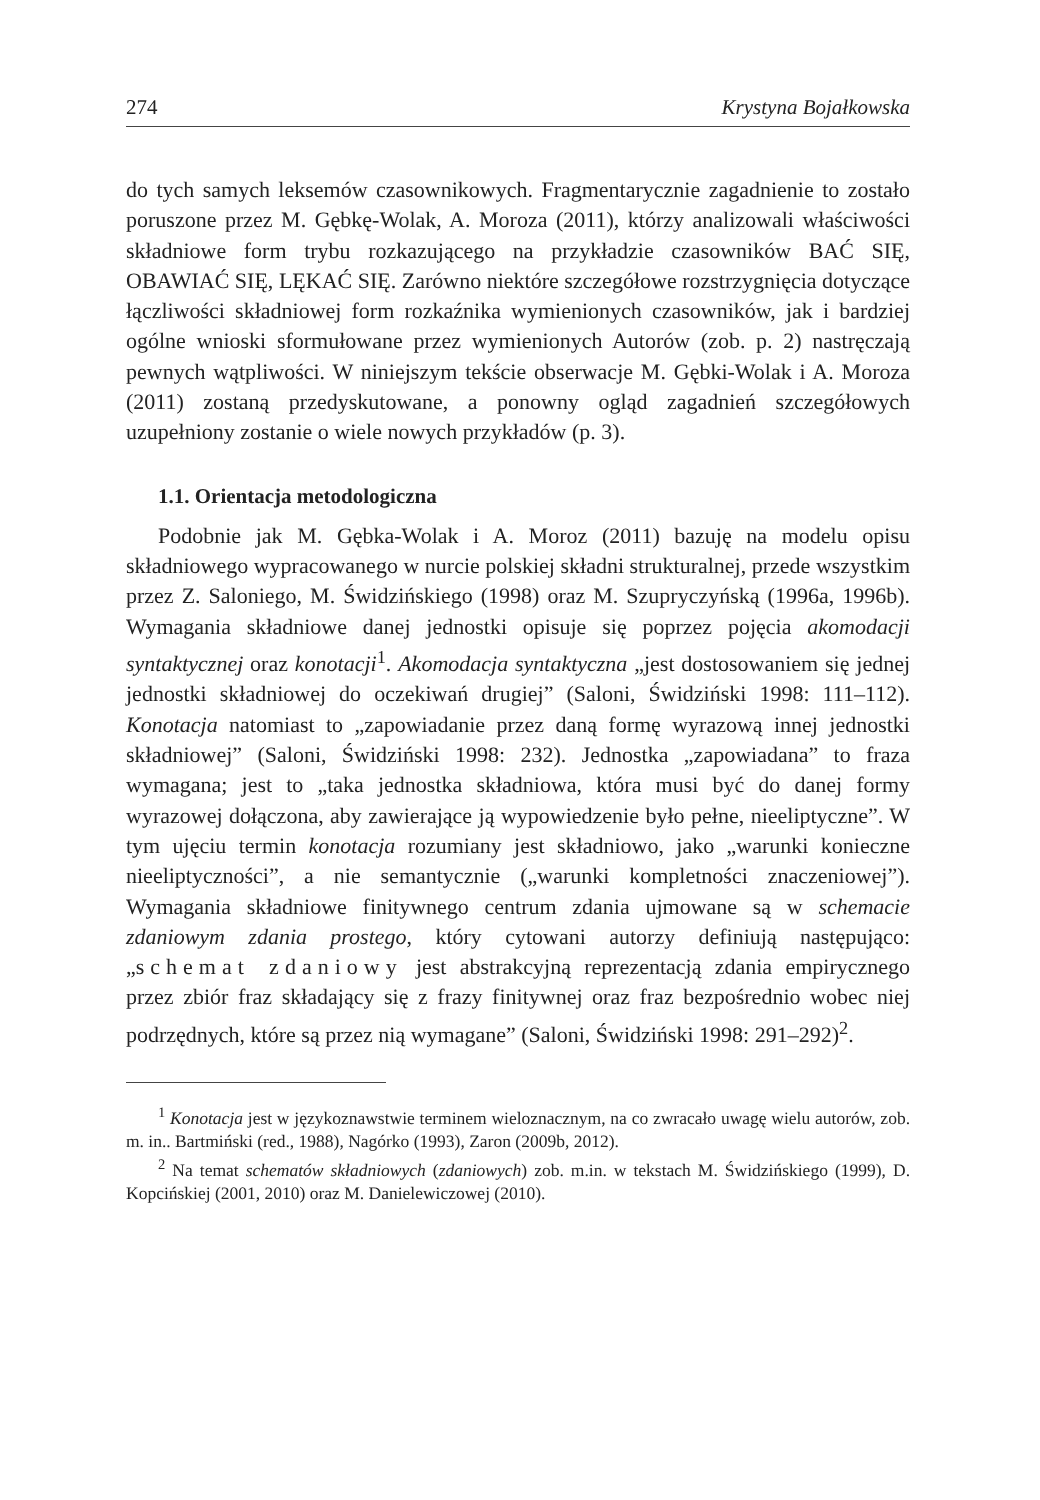274 Krystyna Bojałkowska
do tych samych leksemów czasownikowych. Fragmentarycznie zagadnienie to zostało poruszone przez M. Gębkę-Wolak, A. Moroza (2011), którzy analizowali właściwości składniowe form trybu rozkazującego na przykładzie czasowników BAĆ SIĘ, OBAWIAĆ SIĘ, LĘKAĆ SIĘ. Zarówno niektóre szczegółowe rozstrzygnięcia dotyczące łączliwości składniowej form rozkaźnika wymienionych czasowników, jak i bardziej ogólne wnioski sformułowane przez wymienionych Autorów (zob. p. 2) nastręczają pewnych wątpliwości. W niniejszym tekście obserwacje M. Gębki-Wolak i A. Moroza (2011) zostaną przedyskutowane, a ponowny ogląd zagadnień szczegółowych uzupełniony zostanie o wiele nowych przykładów (p. 3).
1.1. Orientacja metodologiczna
Podobnie jak M. Gębka-Wolak i A. Moroz (2011) bazuję na modelu opisu składniowego wypracowanego w nurcie polskiej składni strukturalnej, przede wszystkim przez Z. Saloniego, M. Świdzińskiego (1998) oraz M. Szupryczyńską (1996a, 1996b). Wymagania składniowe danej jednostki opisuje się poprzez pojęcia akomodacji syntaktycznej oraz konotacji<sup>1</sup>. Akomodacja syntaktyczna „jest dostosowaniem się jednej jednostki składniowej do oczekiwań drugiej” (Saloni, Świdziński 1998: 111–112). Konotacja natomiast to „zapowiadanie przez daną formę wyrazową innej jednostki składniowej” (Saloni, Świdziński 1998: 232). Jednostka „zapowiadana” to fraza wymagana; jest to „taka jednostka składniowa, która musi być do danej formy wyrazowej dołączona, aby zawierające ją wypowiedzenie było pełne, nieeliptyczne”. W tym ujęciu termin konotacja rozumiany jest składniowo, jako „warunki konieczne nieeliptyczności”, a nie semantycznie („warunki kompletności znaczeniowej”). Wymagania składniowe finitywnego centrum zdania ujmowane są w schemacie zdaniowym zdania prostego, który cytowani autorzy definiują następująco: „schemat zdaniowy jest abstrakcyjną reprezentacją zdania empirycznego przez zbiór fraz składający się z frazy finitywnej oraz fraz bezpośrednio wobec niej podrzędnych, które są przez nią wymagane” (Saloni, Świdziński 1998: 291–292)<sup>2</sup>.
<sup>1</sup> Konotacja jest w językoznawstwie terminem wieloznacznym, na co zwracało uwagę wielu autorów, zob. m. in.. Bartmiński (red., 1988), Nagórko (1993), Zaron (2009b, 2012).
<sup>2</sup> Na temat schematów składniowych (zdaniowych) zob. m.in. w tekstach M. Świdzińskiego (1999), D. Kopcińskiej (2001, 2010) oraz M. Danielewiczowej (2010).